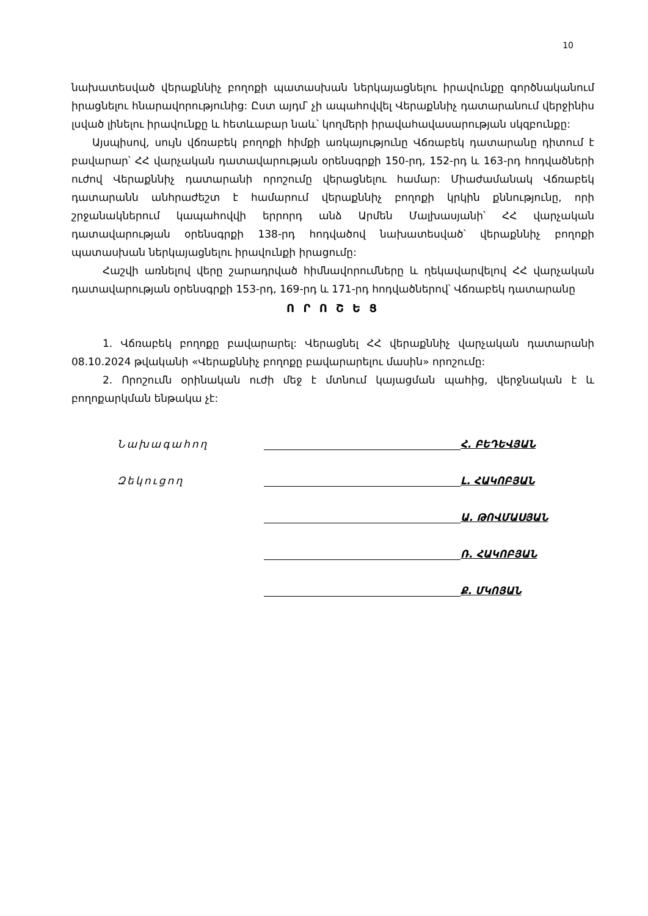10
նախատեսված վերաքննիչ բողոքի պատասխան ներկայացնելու իրավունքը գործնականում իրացնելու հնարավորությունից: Ըստ այդմ՝ չի ապահովվել Վերաքննիչ դատարանում վերջինիս լսված լինելու իրավունքը և հետևաբար նաև՝ կողմերի իրավահավասարության սկզբունքը:
Այսպիսով, սույն վճռաբեկ բողոքի հիմքի առկայությունը Վճռաբեկ դատարանը դիտում է բավարար՝ ՀՀ վարչական դատավարության օրենսգրքի 150-րդ, 152-րդ և 163-րդ հոդվածների ուժով Վերաքննիչ դատարանի որոշումը վերացնելու համար: Միաժամանակ Վճռաբեկ դատարանն անհրաժեշտ է համարում վերաքննիչ բողոքի կրկին քննությունը, որի շրջանակներում կապահովվի երրորդ անձ Արմեն Մալխասյանի՝ ՀՀ վարչական դատավարության օրենսգրքի 138-րդ հոդվածով նախատեսված՝ վերաքննիչ բողոքի պատասխան ներկայացնելու իրավունքի իրացումը:
Հաշվի առնելով վերը շարադրված հիմնավորումները և ղեկավարվելով ՀՀ վարչական դատավարության օրենսգրքի 153-րդ, 169-րդ և 171-րդ հոդվածներով՝ Վճռաբեկ դատարանը
Ո Ր Ո Շ Ե Ց
1. Վճռաբեկ բողոքը բավարարել: Վերացնել ՀՀ վերաքննիչ վարչական դատարանի 08.10.2024 թվականի «Վերաքննիչ բողոքը բավարարելու մասին» որոշումը:
2. Որոշումն օրինական ուժի մեջ է մտնում կայացման պահից, վերջնական է և բողոքարկման ենթակա չէ:
Նախագահող
Հ. ԲԵԴԵՎՅԱՆ
Զեկուցող
Լ. ՀԱԿՈԲՅԱՆ
Ա. ԹՈՎՄԱՍՅԱՆ
Ռ. ՀԱԿՈԲՅԱՆ
Ք. ՄԿՈՅԱՆ